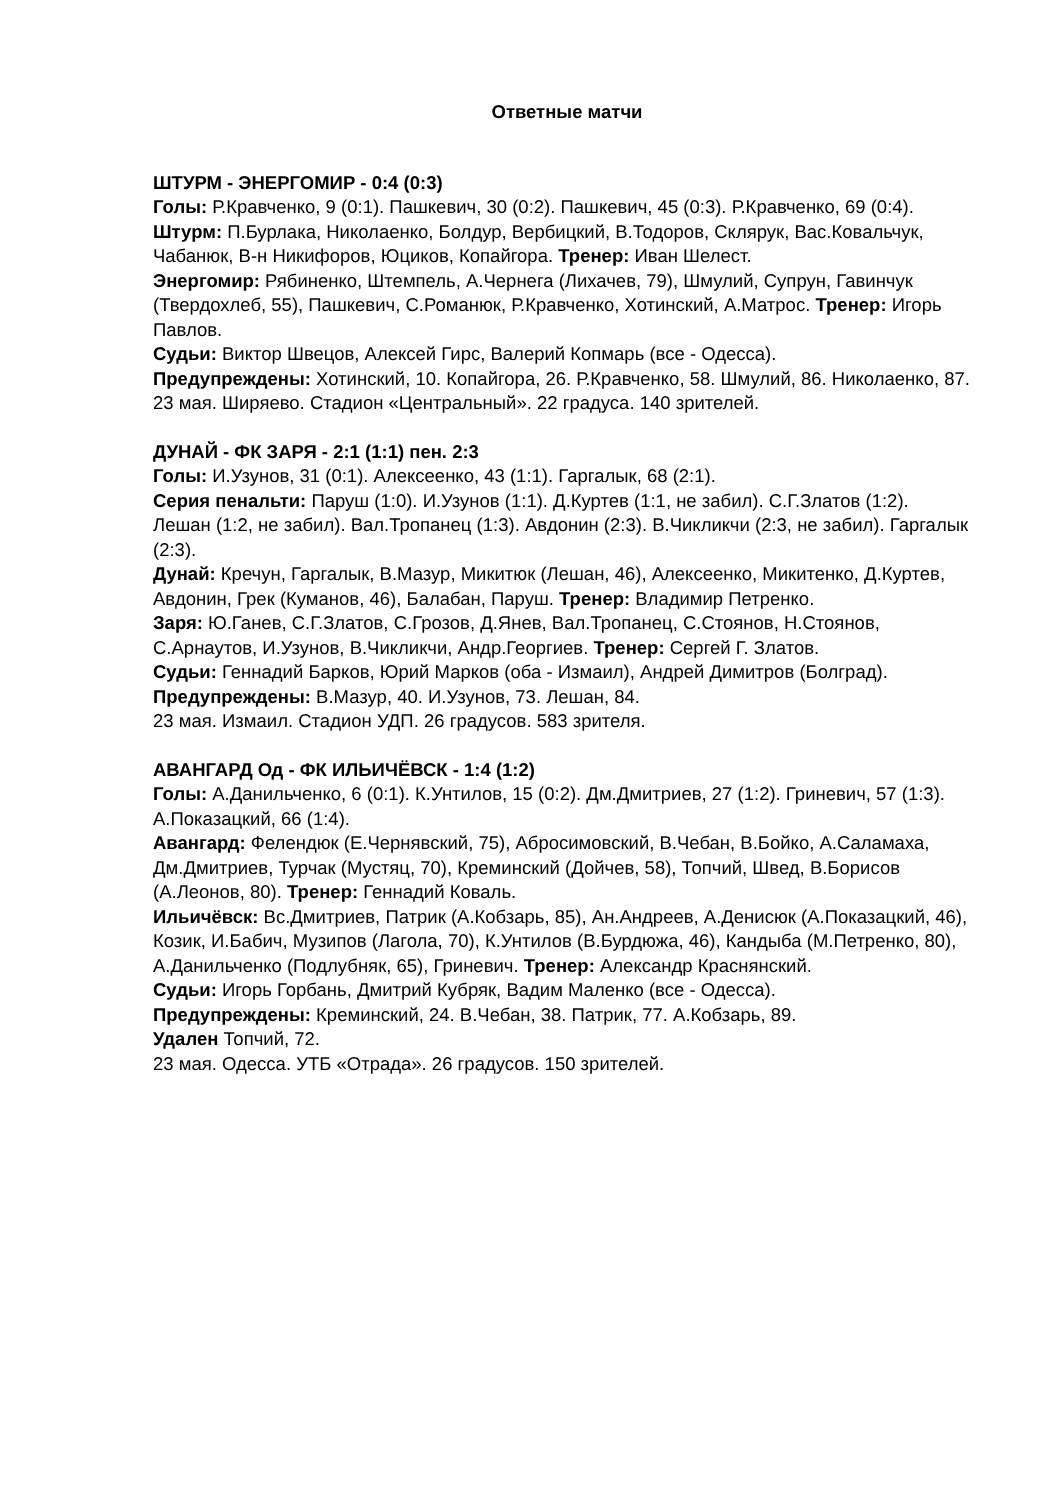Ответные матчи
ШТУРМ - ЭНЕРГОМИР - 0:4 (0:3)
Голы: Р.Кравченко, 9 (0:1). Пашкевич, 30 (0:2). Пашкевич, 45 (0:3). Р.Кравченко, 69 (0:4).
Штурм: П.Бурлака, Николаенко, Болдур, Вербицкий, В.Тодоров, Склярук, Вас.Ковальчук, Чабанюк, В-н Никифоров, Юциков, Копайгора. Тренер: Иван Шелест.
Энергомир: Рябиненко, Штемпель, А.Чернега (Лихачев, 79), Шмулий, Супрун, Гавинчук (Твердохлеб, 55), Пашкевич, С.Романюк, Р.Кравченко, Хотинский, А.Матрос. Тренер: Игорь Павлов.
Судьи: Виктор Швецов, Алексей Гирс, Валерий Копмарь (все - Одесса).
Предупреждены: Хотинский, 10. Копайгора, 26. Р.Кравченко, 58. Шмулий, 86. Николаенко, 87.
23 мая. Ширяево. Стадион «Центральный». 22 градуса. 140 зрителей.
ДУНАЙ - ФК ЗАРЯ - 2:1 (1:1) пен. 2:3
Голы: И.Узунов, 31 (0:1). Алексеенко, 43 (1:1). Гаргалык, 68 (2:1).
Серия пенальти: Паруш (1:0). И.Узунов (1:1). Д.Куртев (1:1, не забил). С.Г.Златов (1:2). Лешан (1:2, не забил). Вал.Тропанец (1:3). Авдонин (2:3). В.Чикликчи (2:3, не забил). Гаргалык (2:3).
Дунай: Кречун, Гаргалык, В.Мазур, Микитюк (Лешан, 46), Алексеенко, Микитенко, Д.Куртев, Авдонин, Грек (Куманов, 46), Балабан, Паруш. Тренер: Владимир Петренко.
Заря: Ю.Ганев, С.Г.Златов, С.Грозов, Д.Янев, Вал.Тропанец, С.Стоянов, Н.Стоянов, С.Арнаутов, И.Узунов, В.Чикликчи, Андр.Георгиев. Тренер: Сергей Г. Златов.
Судьи: Геннадий Барков, Юрий Марков (оба - Измаил), Андрей Димитров (Болград).
Предупреждены: В.Мазур, 40. И.Узунов, 73. Лешан, 84.
23 мая. Измаил. Стадион УДП. 26 градусов. 583 зрителя.
АВАНГАРД Од - ФК ИЛЬИЧЁВСК - 1:4 (1:2)
Голы: А.Данильченко, 6 (0:1). К.Унтилов, 15 (0:2). Дм.Дмитриев, 27 (1:2). Гриневич, 57 (1:3). А.Показацкий, 66 (1:4).
Авангард: Фелендюк (Е.Чернявский, 75), Абросимовский, В.Чебан, В.Бойко, А.Саламаха, Дм.Дмитриев, Турчак (Мустяц, 70), Креминский (Дойчев, 58), Топчий, Швед, В.Борисов (А.Леонов, 80). Тренер: Геннадий Коваль.
Ильичёвск: Вс.Дмитриев, Патрик (А.Кобзарь, 85), Ан.Андреев, А.Денисюк (А.Показацкий, 46), Козик, И.Бабич, Музипов (Лагола, 70), К.Унтилов (В.Бурдюжа, 46), Кандыба (М.Петренко, 80), А.Данильченко (Подлубняк, 65), Гриневич. Тренер: Александр Краснянский.
Судьи: Игорь Горбань, Дмитрий Кубряк, Вадим Маленко (все - Одесса).
Предупреждены: Креминский, 24. В.Чебан, 38. Патрик, 77. А.Кобзарь, 89.
Удален Топчий, 72.
23 мая. Одесса. УТБ «Отрада». 26 градусов. 150 зрителей.